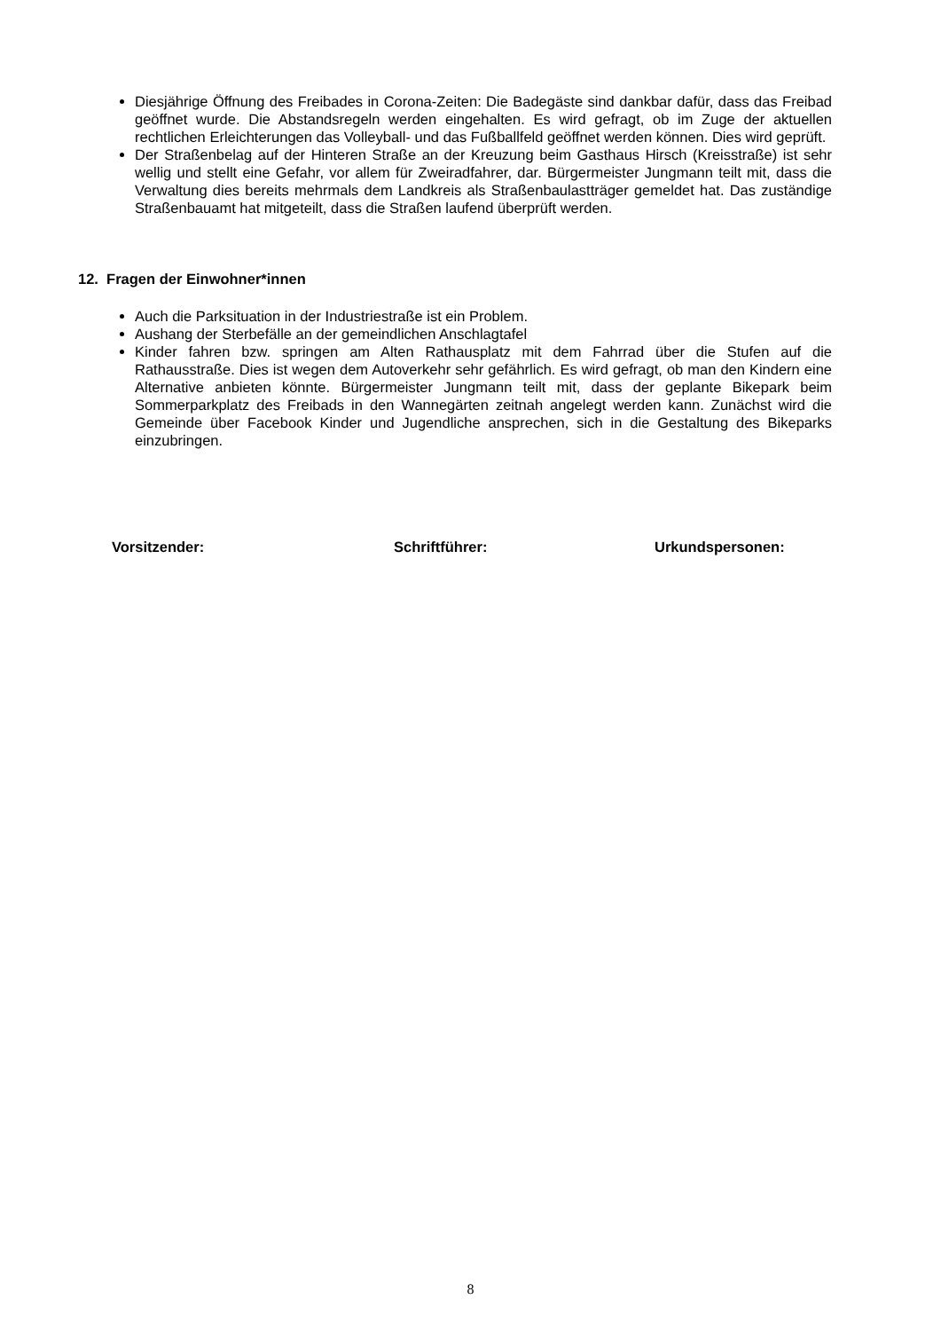Diesjährige Öffnung des Freibades in Corona-Zeiten: Die Badegäste sind dankbar dafür, dass das Freibad geöffnet wurde. Die Abstandsregeln werden eingehalten. Es wird gefragt, ob im Zuge der aktuellen rechtlichen Erleichterungen das Volleyball- und das Fußballfeld geöffnet werden können. Dies wird geprüft.
Der Straßenbelag auf der Hinteren Straße an der Kreuzung beim Gasthaus Hirsch (Kreisstraße) ist sehr wellig und stellt eine Gefahr, vor allem für Zweiradfahrer, dar. Bürgermeister Jungmann teilt mit, dass die Verwaltung dies bereits mehrmals dem Landkreis als Straßenbaulastträger gemeldet hat. Das zuständige Straßenbauamt hat mitgeteilt, dass die Straßen laufend überprüft werden.
12. Fragen der Einwohner*innen
Auch die Parksituation in der Industriestraße ist ein Problem.
Aushang der Sterbefälle an der gemeindlichen Anschlagtafel
Kinder fahren bzw. springen am Alten Rathausplatz mit dem Fahrrad über die Stufen auf die Rathausstraße. Dies ist wegen dem Autoverkehr sehr gefährlich. Es wird gefragt, ob man den Kindern eine Alternative anbieten könnte. Bürgermeister Jungmann teilt mit, dass der geplante Bikepark beim Sommerparkplatz des Freibads in den Wannegärten zeitnah angelegt werden kann. Zunächst wird die Gemeinde über Facebook Kinder und Jugendliche ansprechen, sich in die Gestaltung des Bikeparks einzubringen.
Vorsitzender: Schriftführer: Urkundspersonen:
8